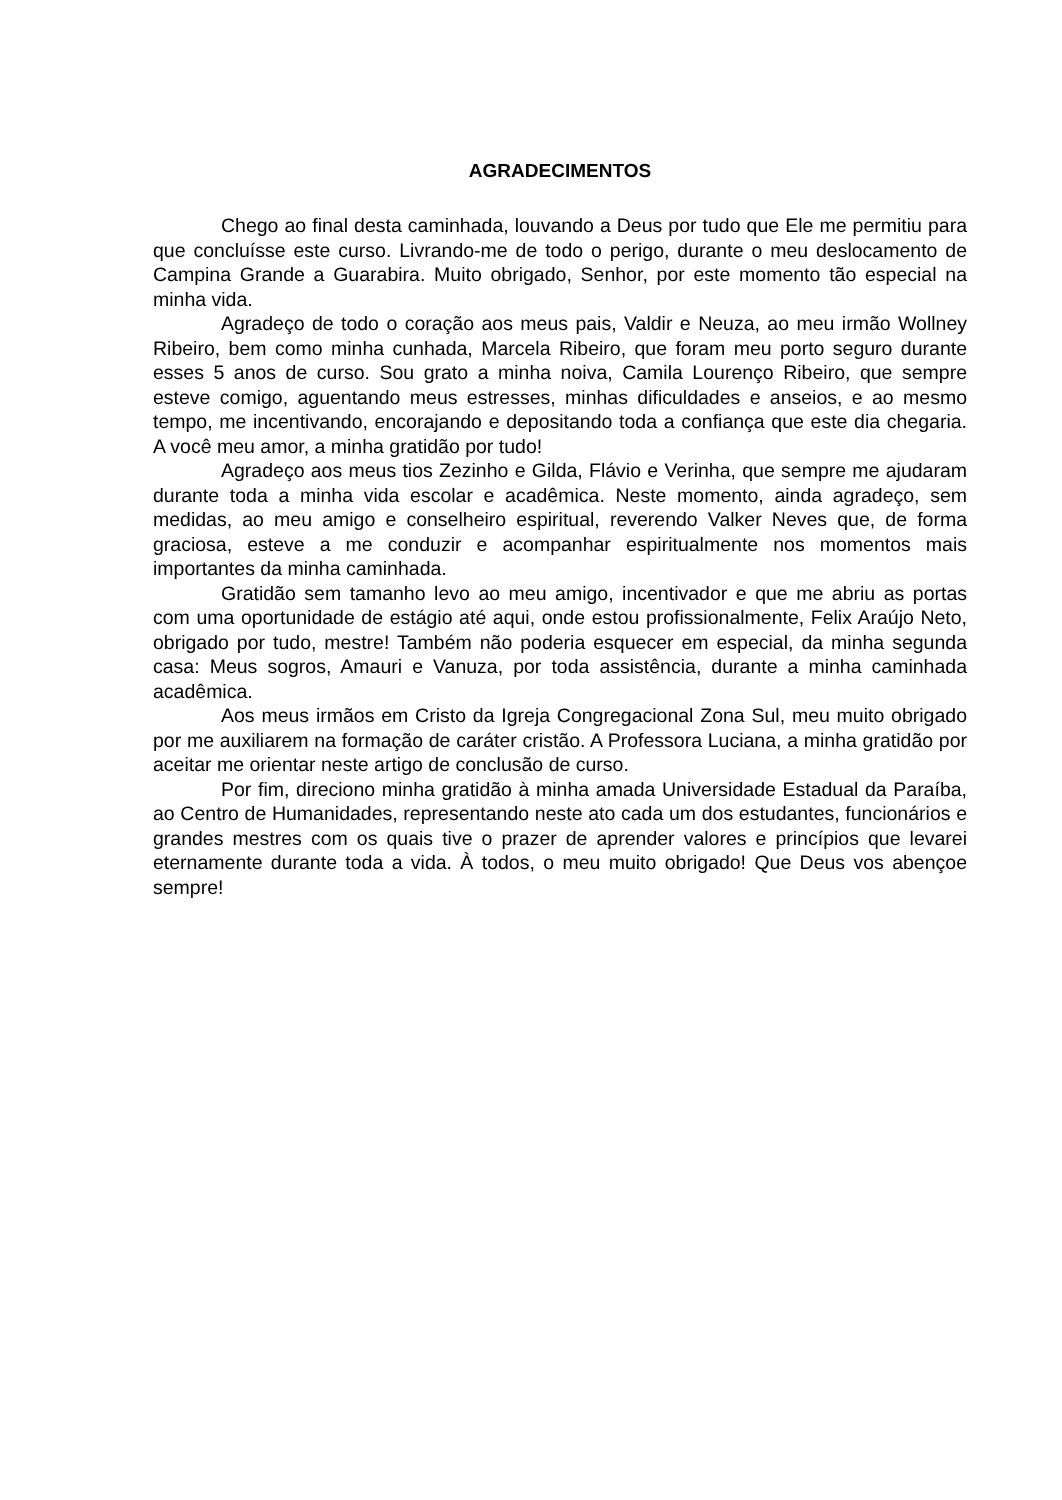AGRADECIMENTOS
Chego ao final desta caminhada, louvando a Deus por tudo que Ele me permitiu para que concluísse este curso. Livrando-me de todo o perigo, durante o meu deslocamento de Campina Grande a Guarabira. Muito obrigado, Senhor, por este momento tão especial na minha vida.
Agradeço de todo o coração aos meus pais, Valdir e Neuza, ao meu irmão Wollney Ribeiro, bem como minha cunhada, Marcela Ribeiro, que foram meu porto seguro durante esses 5 anos de curso. Sou grato a minha noiva, Camila Lourenço Ribeiro, que sempre esteve comigo, aguentando meus estresses, minhas dificuldades e anseios, e ao mesmo tempo, me incentivando, encorajando e depositando toda a confiança que este dia chegaria. A você meu amor, a minha gratidão por tudo!
Agradeço aos meus tios Zezinho e Gilda, Flávio e Verinha, que sempre me ajudaram durante toda a minha vida escolar e acadêmica. Neste momento, ainda agradeço, sem medidas, ao meu amigo e conselheiro espiritual, reverendo Valker Neves que, de forma graciosa, esteve a me conduzir e acompanhar espiritualmente nos momentos mais importantes da minha caminhada.
Gratidão sem tamanho levo ao meu amigo, incentivador e que me abriu as portas com uma oportunidade de estágio até aqui, onde estou profissionalmente, Felix Araújo Neto, obrigado por tudo, mestre! Também não poderia esquecer em especial, da minha segunda casa: Meus sogros, Amauri e Vanuza, por toda assistência, durante a minha caminhada acadêmica.
Aos meus irmãos em Cristo da Igreja Congregacional Zona Sul, meu muito obrigado por me auxiliarem na formação de caráter cristão. A Professora Luciana, a minha gratidão por aceitar me orientar neste artigo de conclusão de curso.
Por fim, direciono minha gratidão à minha amada Universidade Estadual da Paraíba, ao Centro de Humanidades, representando neste ato cada um dos estudantes, funcionários e grandes mestres com os quais tive o prazer de aprender valores e princípios que levarei eternamente durante toda a vida. À todos, o meu muito obrigado! Que Deus vos abençoe sempre!